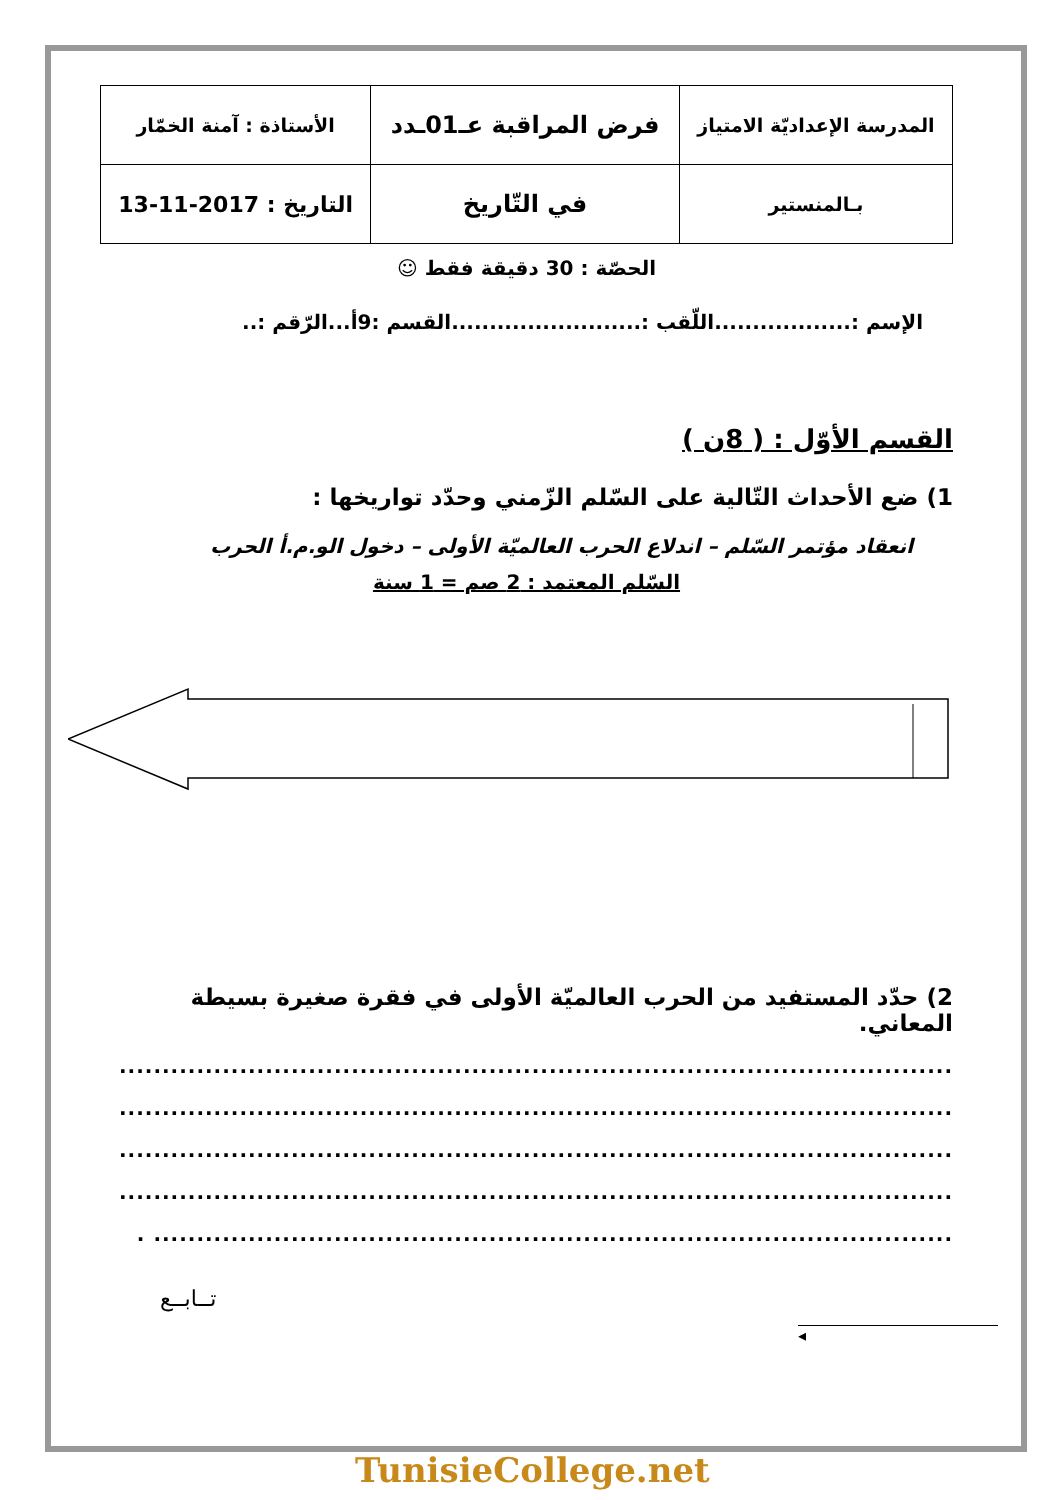| المدرسة الإعداديّة الامتياز | فرض المراقبة عـ01ـدد | الأستاذة : آمنة الخمّار |
| بـالمنستير | في التّاريخ | التاريخ : 2017-11-13 |
الحصّة : 30 دقيقة فقط ☺
الإسم :..................اللّقب :.........................القسم :9أ...الرّقم :..
القسم الأوّل : ( 8ن )
1) ضع الأحداث التّالية على السّلم الزّمني وحدّد تواريخها :
انعقاد مؤتمر السّلم – اندلاع الحرب العالميّة الأولى – دخول الو.م.أ الحرب
السّلم المعتمد : 2 صم = 1 سنة
2) حدّد المستفيد من الحرب العالميّة الأولى في فقرة صغيرة بسيطة المعاني.
.................................................................................................
.................................................................................................
.................................................................................................
.................................................................................................
............................................................................................. .
تــابــع
◂
TunisieCollege.net